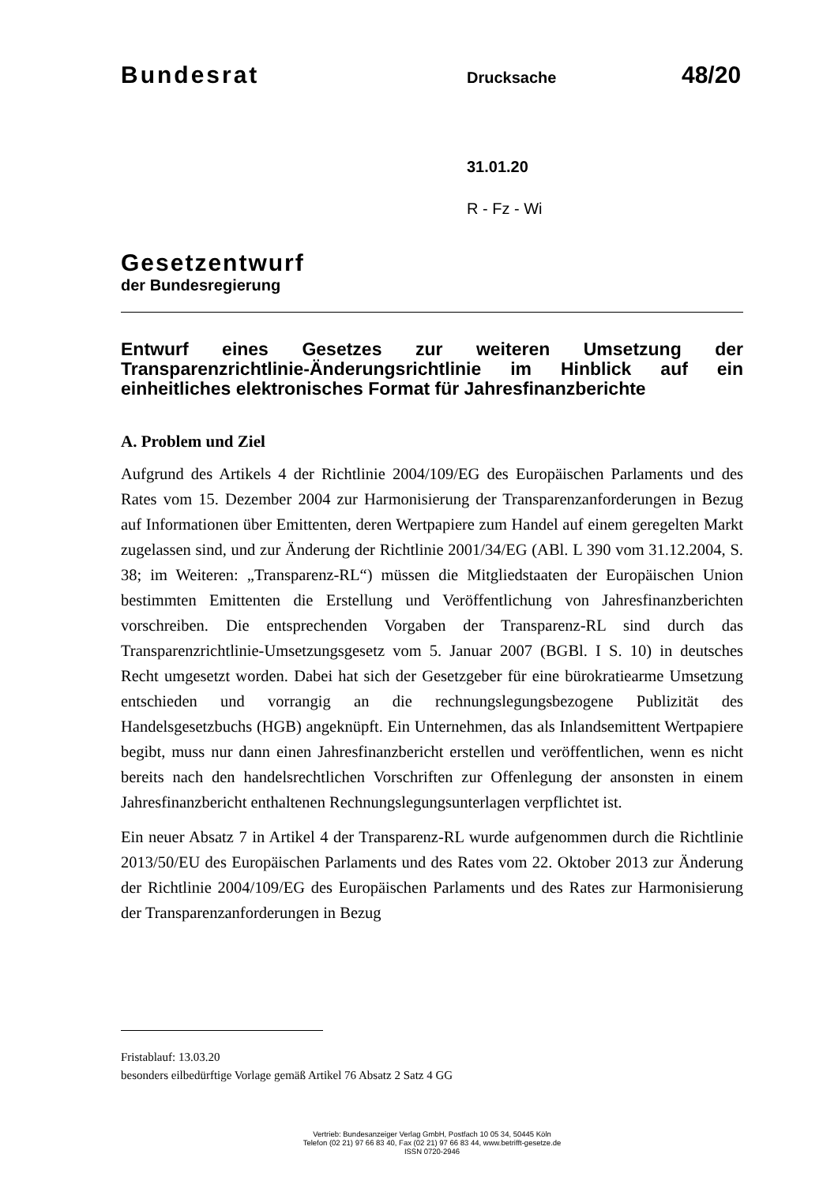Bundesrat
Drucksache
48/20
31.01.20
R - Fz - Wi
Gesetzentwurf
der Bundesregierung
Entwurf eines Gesetzes zur weiteren Umsetzung der Transparenzrichtlinie-Änderungsrichtlinie im Hinblick auf ein einheitliches elektronisches Format für Jahresfinanzberichte
A. Problem und Ziel
Aufgrund des Artikels 4 der Richtlinie 2004/109/EG des Europäischen Parlaments und des Rates vom 15. Dezember 2004 zur Harmonisierung der Transparenzanforderungen in Bezug auf Informationen über Emittenten, deren Wertpapiere zum Handel auf einem geregelten Markt zugelassen sind, und zur Änderung der Richtlinie 2001/34/EG (ABl. L 390 vom 31.12.2004, S. 38; im Weiteren: „Transparenz-RL“) müssen die Mitgliedstaaten der Europäischen Union bestimmten Emittenten die Erstellung und Veröffentlichung von Jahresfinanzberichten vorschreiben. Die entsprechenden Vorgaben der Transparenz-RL sind durch das Transparenzrichtlinie-Umsetzungsgesetz vom 5. Januar 2007 (BGBl. I S. 10) in deutsches Recht umgesetzt worden. Dabei hat sich der Gesetzgeber für eine bürokratiearme Umsetzung entschieden und vorrangig an die rechnungslegungsbezogene Publizität des Handelsgesetzbuchs (HGB) angeknüpft. Ein Unternehmen, das als Inlandsemittent Wertpapiere begibt, muss nur dann einen Jahresfinanzbericht erstellen und veröffentlichen, wenn es nicht bereits nach den handelsrechtlichen Vorschriften zur Offenlegung der ansonsten in einem Jahresfinanzbericht enthaltenen Rechnungslegungsunterlagen verpflichtet ist.
Ein neuer Absatz 7 in Artikel 4 der Transparenz-RL wurde aufgenommen durch die Richtlinie 2013/50/EU des Europäischen Parlaments und des Rates vom 22. Oktober 2013 zur Änderung der Richtlinie 2004/109/EG des Europäischen Parlaments und des Rates zur Harmonisierung der Transparenzanforderungen in Bezug
Fristablauf: 13.03.20
besonders eilbedürftige Vorlage gemäß Artikel 76 Absatz 2 Satz 4 GG
Vertrieb: Bundesanzeiger Verlag GmbH, Postfach 10 05 34, 50445 Köln
Telefon (02 21) 97 66 83 40, Fax (02 21) 97 66 83 44, www.betrifft-gesetze.de
ISSN 0720-2946